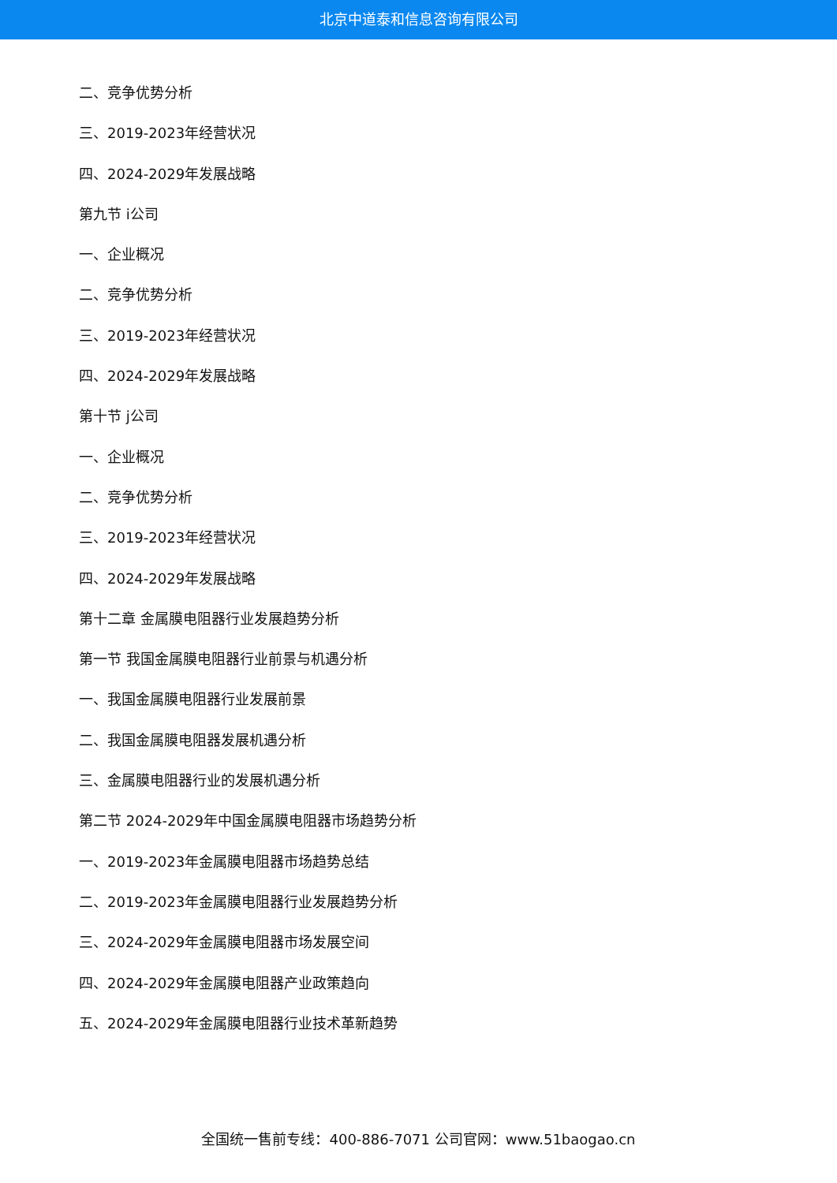北京中道泰和信息咨询有限公司
二、竞争优势分析
三、2019-2023年经营状况
四、2024-2029年发展战略
第九节 i公司
一、企业概况
二、竞争优势分析
三、2019-2023年经营状况
四、2024-2029年发展战略
第十节 j公司
一、企业概况
二、竞争优势分析
三、2019-2023年经营状况
四、2024-2029年发展战略
第十二章 金属膜电阻器行业发展趋势分析
第一节 我国金属膜电阻器行业前景与机遇分析
一、我国金属膜电阻器行业发展前景
二、我国金属膜电阻器发展机遇分析
三、金属膜电阻器行业的发展机遇分析
第二节 2024-2029年中国金属膜电阻器市场趋势分析
一、2019-2023年金属膜电阻器市场趋势总结
二、2019-2023年金属膜电阻器行业发展趋势分析
三、2024-2029年金属膜电阻器市场发展空间
四、2024-2029年金属膜电阻器产业政策趋向
五、2024-2029年金属膜电阻器行业技术革新趋势
全国统一售前专线：400-886-7071 公司官网：www.51baogao.cn